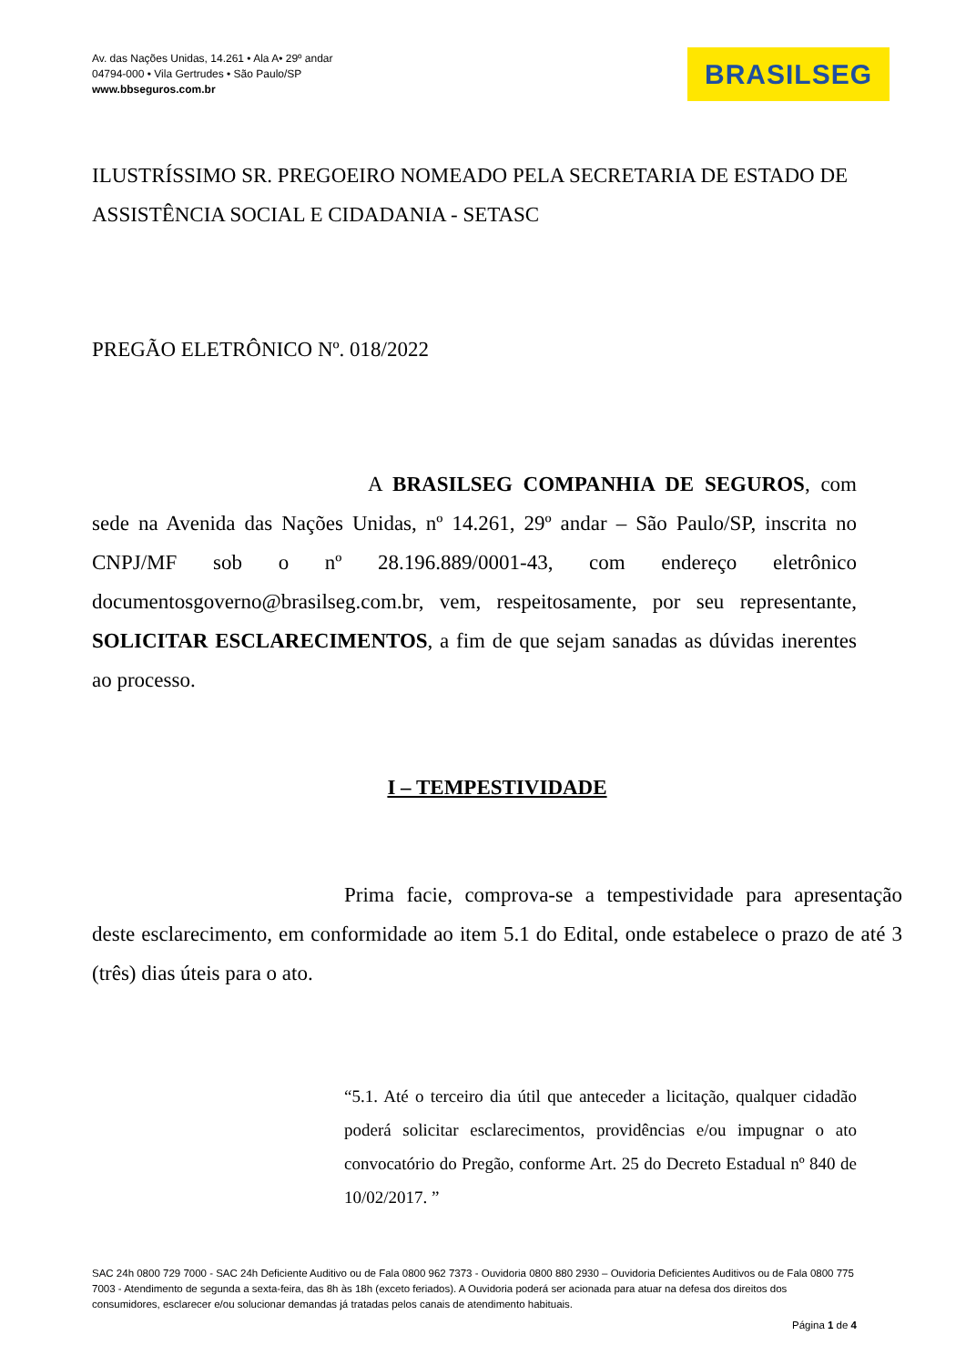Av. das Nações Unidas, 14.261 • Ala A• 29º andar
04794-000 • Vila Gertrudes • São Paulo/SP
www.bbseguros.com.br
BRASILSEG
ILUSTRÍSSIMO SR. PREGOEIRO NOMEADO PELA SECRETARIA DE ESTADO DE ASSISTÊNCIA SOCIAL E CIDADANIA - SETASC
PREGÃO ELETRÔNICO Nº. 018/2022
A BRASILSEG COMPANHIA DE SEGUROS, com sede na Avenida das Nações Unidas, nº 14.261, 29º andar – São Paulo/SP, inscrita no CNPJ/MF sob o nº 28.196.889/0001-43, com endereço eletrônico documentosgoverno@brasilseg.com.br, vem, respeitosamente, por seu representante, SOLICITAR ESCLARECIMENTOS, a fim de que sejam sanadas as dúvidas inerentes ao processo.
I – TEMPESTIVIDADE
Prima facie, comprova-se a tempestividade para apresentação deste esclarecimento, em conformidade ao item 5.1 do Edital, onde estabelece o prazo de até 3 (três) dias úteis para o ato.
“5.1. Até o terceiro dia útil que anteceder a licitação, qualquer cidadão poderá solicitar esclarecimentos, providências e/ou impugnar o ato convocatório do Pregão, conforme Art. 25 do Decreto Estadual nº 840 de 10/02/2017. ”
SAC 24h 0800 729 7000 - SAC 24h Deficiente Auditivo ou de Fala 0800 962 7373 - Ouvidoria 0800 880 2930 – Ouvidoria Deficientes Auditivos ou de Fala 0800 775 7003 - Atendimento de segunda a sexta-feira, das 8h às 18h (exceto feriados). A Ouvidoria poderá ser acionada para atuar na defesa dos direitos dos consumidores, esclarecer e/ou solucionar demandas já tratadas pelos canais de atendimento habituais.
Página 1 de 4